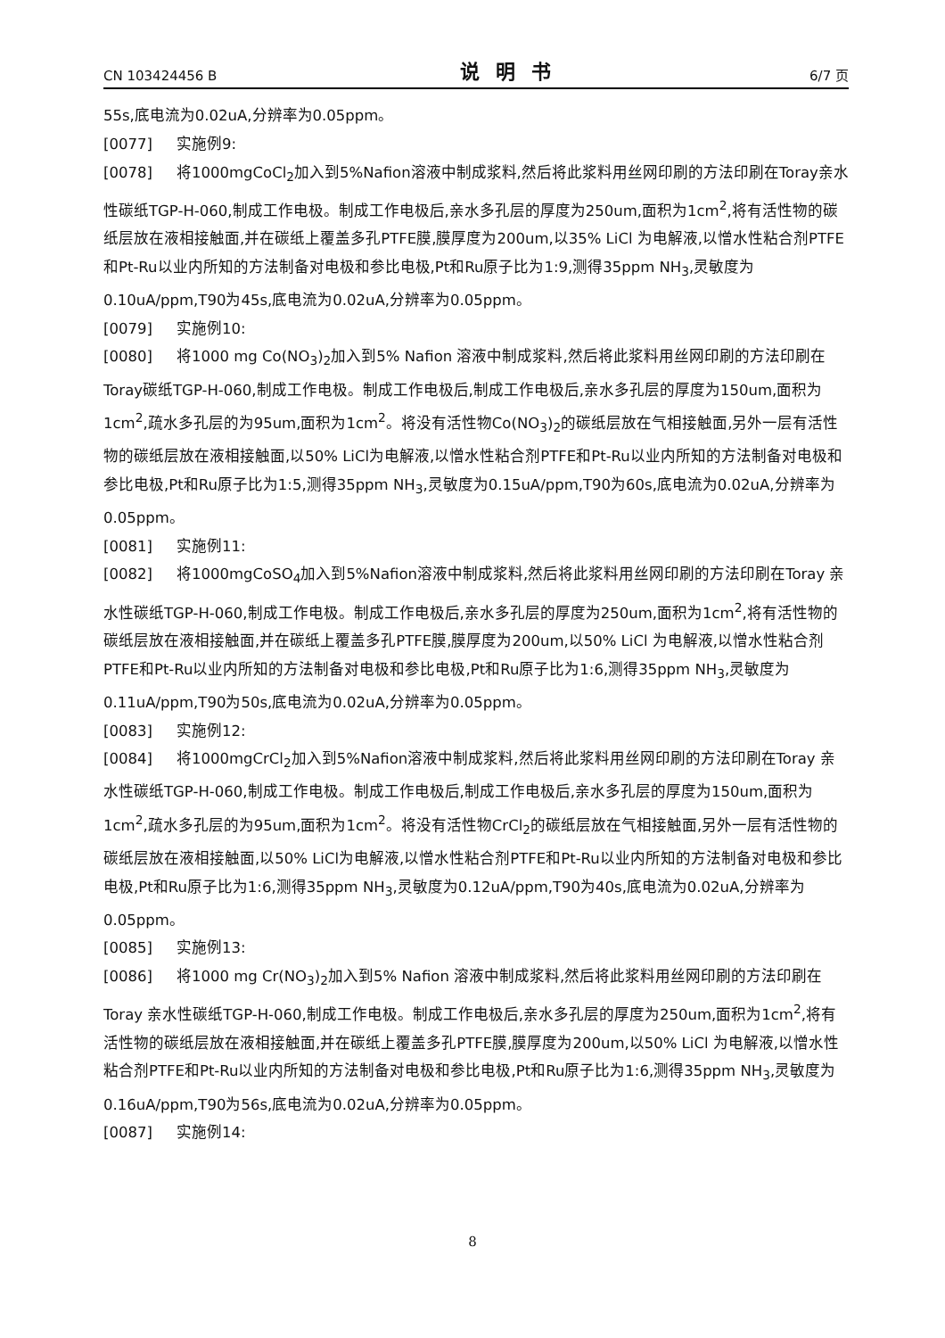CN 103424456 B 说明书 6/7 页
55s,底电流为0.02uA,分辨率为0.05ppm。
[0077] 实施例9:
[0078] 将1000mgCoCl<sub>2</sub>加入到5%Nafion溶液中制成浆料,然后将此浆料用丝网印刷的方法印刷在Toray亲水性碳纸TGP-H-060,制成工作电极。制成工作电极后,亲水多孔层的厚度为250um,面积为1cm<sup>2</sup>,将有活性物的碳纸层放在液相接触面,并在碳纸上覆盖多孔PTFE膜,膜厚度为200um,以35% LiCl 为电解液,以憎水性粘合剂PTFE和Pt-Ru以业内所知的方法制备对电极和参比电极,Pt和Ru原子比为1:9,测得35ppm NH<sub>3</sub>,灵敏度为0.10uA/ppm,T90为45s,底电流为0.02uA,分辨率为0.05ppm。
[0079] 实施例10:
[0080] 将1000 mg Co(NO<sub>3</sub>)<sub>2</sub>加入到5% Nafion 溶液中制成浆料,然后将此浆料用丝网印刷的方法印刷在Toray碳纸TGP-H-060,制成工作电极。制成工作电极后,制成工作电极后,亲水多孔层的厚度为150um,面积为1cm<sup>2</sup>,疏水多孔层的为95um,面积为1cm<sup>2</sup>。将没有活性物Co(NO<sub>3</sub>)<sub>2</sub>的碳纸层放在气相接触面,另外一层有活性物的碳纸层放在液相接触面,以50% LiCl为电解液,以憎水性粘合剂PTFE和Pt-Ru以业内所知的方法制备对电极和参比电极,Pt和Ru原子比为1:5,测得35ppm NH<sub>3</sub>,灵敏度为0.15uA/ppm,T90为60s,底电流为0.02uA,分辨率为0.05ppm。
[0081] 实施例11:
[0082] 将1000mgCoSO<sub>4</sub>加入到5%Nafion溶液中制成浆料,然后将此浆料用丝网印刷的方法印刷在Toray 亲水性碳纸TGP-H-060,制成工作电极。制成工作电极后,亲水多孔层的厚度为250um,面积为1cm<sup>2</sup>,将有活性物的碳纸层放在液相接触面,并在碳纸上覆盖多孔PTFE膜,膜厚度为200um,以50% LiCl 为电解液,以憎水性粘合剂PTFE和Pt-Ru以业内所知的方法制备对电极和参比电极,Pt和Ru原子比为1:6,测得35ppm NH<sub>3</sub>,灵敏度为0.11uA/ppm,T90为50s,底电流为0.02uA,分辨率为0.05ppm。
[0083] 实施例12:
[0084] 将1000mgCrCl<sub>2</sub>加入到5%Nafion溶液中制成浆料,然后将此浆料用丝网印刷的方法印刷在Toray 亲水性碳纸TGP-H-060,制成工作电极。制成工作电极后,制成工作电极后,亲水多孔层的厚度为150um,面积为1cm<sup>2</sup>,疏水多孔层的为95um,面积为1cm<sup>2</sup>。将没有活性物CrCl<sub>2</sub>的碳纸层放在气相接触面,另外一层有活性物的碳纸层放在液相接触面,以50% LiCl为电解液,以憎水性粘合剂PTFE和Pt-Ru以业内所知的方法制备对电极和参比电极,Pt和Ru原子比为1:6,测得35ppm NH<sub>3</sub>,灵敏度为0.12uA/ppm,T90为40s,底电流为0.02uA,分辨率为0.05ppm。
[0085] 实施例13:
[0086] 将1000 mg Cr(NO<sub>3</sub>)<sub>2</sub>加入到5% Nafion 溶液中制成浆料,然后将此浆料用丝网印刷的方法印刷在Toray 亲水性碳纸TGP-H-060,制成工作电极。制成工作电极后,亲水多孔层的厚度为250um,面积为1cm<sup>2</sup>,将有活性物的碳纸层放在液相接触面,并在碳纸上覆盖多孔PTFE膜,膜厚度为200um,以50% LiCl 为电解液,以憎水性粘合剂PTFE和Pt-Ru以业内所知的方法制备对电极和参比电极,Pt和Ru原子比为1:6,测得35ppm NH<sub>3</sub>,灵敏度为0.16uA/ppm,T90为56s,底电流为0.02uA,分辨率为0.05ppm。
[0087] 实施例14:
8